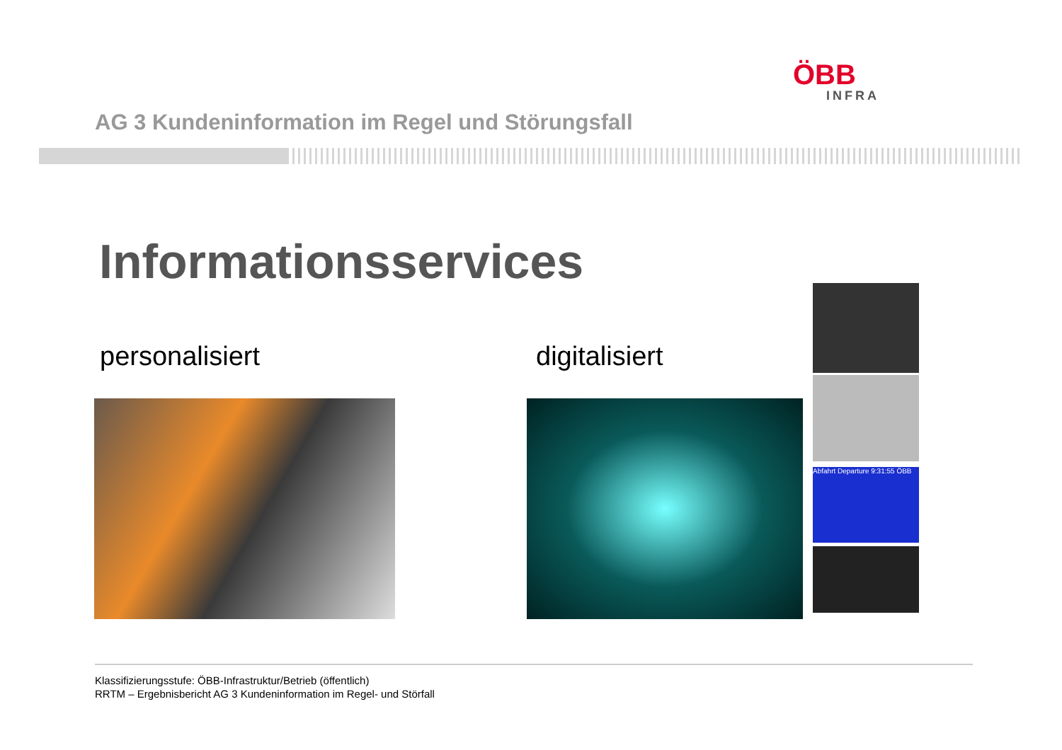ÖBB
INFRA
AG 3 Kundeninformation im Regel und Störungsfall
Informationsservices
personalisiert digitalisiert
Abfahrt Departure 9:31:55 ÖBB
Klassifizierungsstufe: ÖBB-Infrastruktur/Betrieb (öffentlich)
RRTM – Ergebnisbericht AG 3 Kundeninformation im Regel- und Störfall